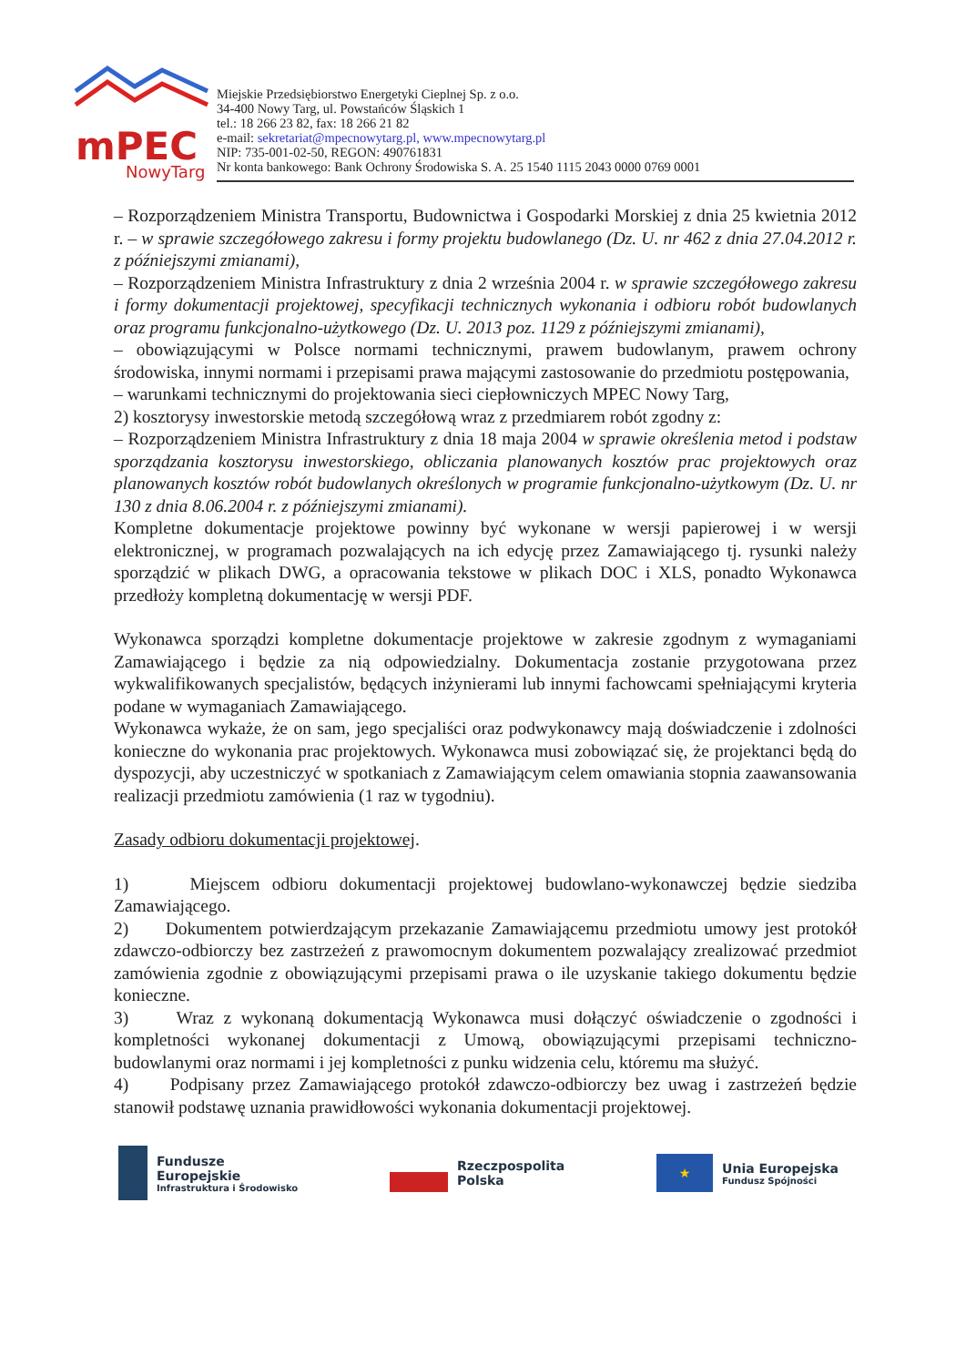mPEC
NowyTarg
Miejskie Przedsiębiorstwo Energetyki Cieplnej Sp. z o.o.
34-400 Nowy Targ, ul. Powstańców Śląskich 1
tel.: 18 266 23 82, fax: 18 266 21 82
e-mail: sekretariat@mpecnowytarg.pl, www.mpecnowytarg.pl
NIP: 735-001-02-50, REGON: 490761831
Nr konta bankowego: Bank Ochrony Środowiska S. A. 25 1540 1115 2043 0000 0769 0001
– Rozporządzeniem Ministra Transportu, Budownictwa i Gospodarki Morskiej z dnia 25 kwietnia 2012 r. – w sprawie szczegółowego zakresu i formy projektu budowlanego (Dz. U. nr 462 z dnia 27.04.2012 r. z późniejszymi zmianami),
– Rozporządzeniem Ministra Infrastruktury z dnia 2 września 2004 r. w sprawie szczegółowego zakresu i formy dokumentacji projektowej, specyfikacji technicznych wykonania i odbioru robót budowlanych oraz programu funkcjonalno-użytkowego (Dz. U. 2013 poz. 1129 z późniejszymi zmianami),
– obowiązującymi w Polsce normami technicznymi, prawem budowlanym, prawem ochrony środowiska, innymi normami i przepisami prawa mającymi zastosowanie do przedmiotu postępowania,
– warunkami technicznymi do projektowania sieci ciepłowniczych MPEC Nowy Targ,
2) kosztorysy inwestorskie metodą szczegółową wraz z przedmiarem robót zgodny z:
– Rozporządzeniem Ministra Infrastruktury z dnia 18 maja 2004 w sprawie określenia metod i podstaw sporządzania kosztorysu inwestorskiego, obliczania planowanych kosztów prac projektowych oraz planowanych kosztów robót budowlanych określonych w programie funkcjonalno-użytkowym (Dz. U. nr 130 z dnia 8.06.2004 r. z późniejszymi zmianami).
Kompletne dokumentacje projektowe powinny być wykonane w wersji papierowej i w wersji elektronicznej, w programach pozwalających na ich edycję przez Zamawiającego tj. rysunki należy sporządzić w plikach DWG, a opracowania tekstowe w plikach DOC i XLS, ponadto Wykonawca przedłoży kompletną dokumentację w wersji PDF.
Wykonawca sporządzi kompletne dokumentacje projektowe w zakresie zgodnym z wymaganiami Zamawiającego i będzie za nią odpowiedzialny. Dokumentacja zostanie przygotowana przez wykwalifikowanych specjalistów, będących inżynierami lub innymi fachowcami spełniającymi kryteria podane w wymaganiach Zamawiającego.
Wykonawca wykaże, że on sam, jego specjaliści oraz podwykonawcy mają doświadczenie i zdolności konieczne do wykonania prac projektowych. Wykonawca musi zobowiązać się, że projektanci będą do dyspozycji, aby uczestniczyć w spotkaniach z Zamawiającym celem omawiania stopnia zaawansowania realizacji przedmiotu zamówienia (1 raz w tygodniu).
Zasady odbioru dokumentacji projektowej.
1) Miejscem odbioru dokumentacji projektowej budowlano-wykonawczej będzie siedziba Zamawiającego.
2) Dokumentem potwierdzającym przekazanie Zamawiającemu przedmiotu umowy jest protokół zdawczo-odbiorczy bez zastrzeżeń z prawomocnym dokumentem pozwalający zrealizować przedmiot zamówienia zgodnie z obowiązującymi przepisami prawa o ile uzyskanie takiego dokumentu będzie konieczne.
3) Wraz z wykonaną dokumentacją Wykonawca musi dołączyć oświadczenie o zgodności i kompletności wykonanej dokumentacji z Umową, obowiązującymi przepisami techniczno-budowlanymi oraz normami i jej kompletności z punku widzenia celu, któremu ma służyć.
4) Podpisany przez Zamawiającego protokół zdawczo-odbiorczy bez uwag i zastrzeżeń będzie stanowił podstawę uznania prawidłowości wykonania dokumentacji projektowej.
Fundusze
Europejskie
Infrastruktura i Środowisko
Rzeczpospolita
Polska
★
Unia Europejska
Fundusz Spójności